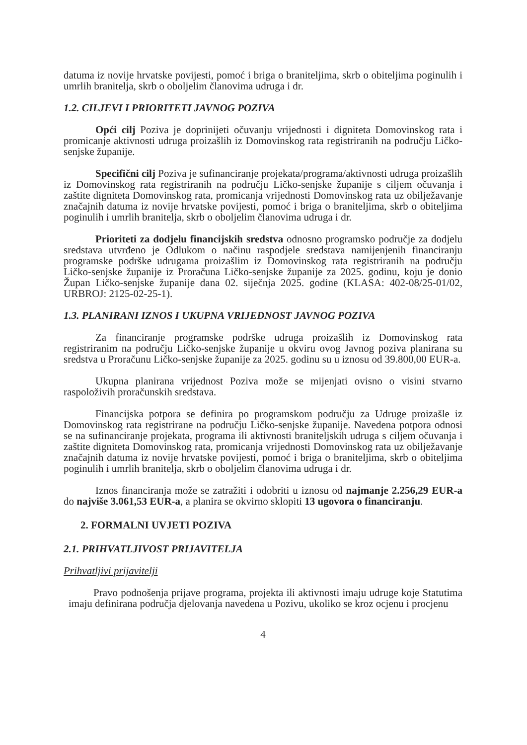datuma iz novije hrvatske povijesti, pomoć i briga o braniteljima, skrb o obiteljima poginulih i umrlih branitelja, skrb o oboljelim članovima udruga i dr.
1.2. CILJEVI I PRIORITETI JAVNOG POZIVA
Opći cilj Poziva je doprinijeti očuvanju vrijednosti i digniteta Domovinskog rata i promicanje aktivnosti udruga proizašlih iz Domovinskog rata registriranih na području Ličko-senjske županije.
Specifični cilj Poziva je sufinanciranje projekata/programa/aktivnosti udruga proizašlih iz Domovinskog rata registriranih na području Ličko-senjske županije s ciljem očuvanja i zaštite digniteta Domovinskog rata, promicanja vrijednosti Domovinskog rata uz obilježavanje značajnih datuma iz novije hrvatske povijesti, pomoć i briga o braniteljima, skrb o obiteljima poginulih i umrlih branitelja, skrb o oboljelim članovima udruga i dr.
Prioriteti za dodjelu financijskih sredstva odnosno programsko područje za dodjelu sredstava utvrđeno je Odlukom o načinu raspodjele sredstava namijenjenih financiranju programske podrške udrugama proizašlim iz Domovinskog rata registriranih na području Ličko-senjske županije iz Proračuna Ličko-senjske županije za 2025. godinu, koju je donio Župan Ličko-senjske županije dana 02. siječnja 2025. godine (KLASA: 402-08/25-01/02, URBROJ: 2125-02-25-1).
1.3. PLANIRANI IZNOS I UKUPNA VRIJEDNOST JAVNOG POZIVA
Za financiranje programske podrške udruga proizašlih iz Domovinskog rata registriranim na području Ličko-senjske županije u okviru ovog Javnog poziva planirana su sredstva u Proračunu Ličko-senjske županije za 2025. godinu su u iznosu od 39.800,00 EUR-a.
Ukupna planirana vrijednost Poziva može se mijenjati ovisno o visini stvarno raspoloživih proračunskih sredstava.
Financijska potpora se definira po programskom području za Udruge proizašle iz Domovinskog rata registrirane na području Ličko-senjske županije. Navedena potpora odnosi se na sufinanciranje projekata, programa ili aktivnosti braniteljskih udruga s ciljem očuvanja i zaštite digniteta Domovinskog rata, promicanja vrijednosti Domovinskog rata uz obilježavanje značajnih datuma iz novije hrvatske povijesti, pomoć i briga o braniteljima, skrb o obiteljima poginulih i umrlih branitelja, skrb o oboljelim članovima udruga i dr.
Iznos financiranja može se zatražiti i odobriti u iznosu od najmanje 2.256,29 EUR-a do najviše 3.061,53 EUR-a, a planira se okvirno sklopiti 13 ugovora o financiranju.
2. FORMALNI UVJETI POZIVA
2.1. PRIHVATLJIVOST PRIJAVITELJA
Prihvatljivi prijavitelji
Pravo podnošenja prijave programa, projekta ili aktivnosti imaju udruge koje Statutima imaju definirana područja djelovanja navedena u Pozivu, ukoliko se kroz ocjenu i procjenu
4